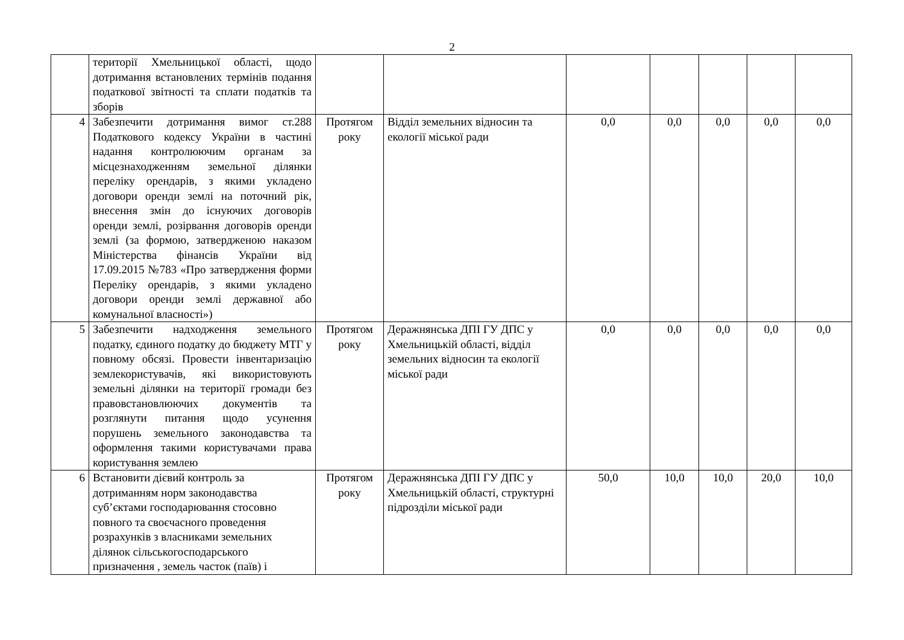2
| | території Хмельницької області, щодо дотримання встановлених термінів подання податкової звітності та сплати податків та зборів | | | | | | | |
| 4 | Забезпечити дотримання вимог ст.288 Податкового кодексу України в частині надання контролюючим органам за місцезнаходженням земельної ділянки переліку орендарів, з якими укладено договори оренди землі на поточний рік, внесення змін до існуючих договорів оренди землі, розірвання договорів оренди землі (за формою, затвердженою наказом Міністерства фінансів України від 17.09.2015 №783 «Про затвердження форми Переліку орендарів, з якими укладено договори оренди землі державної або комунальної власності») | Протягом року | Відділ земельних відносин та екології міської ради | 0,0 | 0,0 | 0,0 | 0,0 | 0,0 |
| 5 | Забезпечити надходження земельного податку, єдиного податку до бюджету МТГ у повному обсязі. Провести інвентаризацію землекористувачів, які використовують земельні ділянки на території громади без правовстановлюючих документів та розглянути питання щодо усунення порушень земельного законодавства та оформлення такими користувачами права користування землею | Протягом року | Деражнянська ДПІ ГУ ДПС у Хмельницькій області, відділ земельних відносин та екології міської ради | 0,0 | 0,0 | 0,0 | 0,0 | 0,0 |
| 6 | Встановити дієвий контроль за дотриманням норм законодавства суб’єктами господарювання стосовно повного та своєчасного проведення розрахунків з власниками земельних ділянок сільськогосподарського призначення , земель часток (паїв) і | Протягом року | Деражнянська ДПІ ГУ ДПС у Хмельницькій області, структурні підрозділи міської ради | 50,0 | 10,0 | 10,0 | 20,0 | 10,0 |